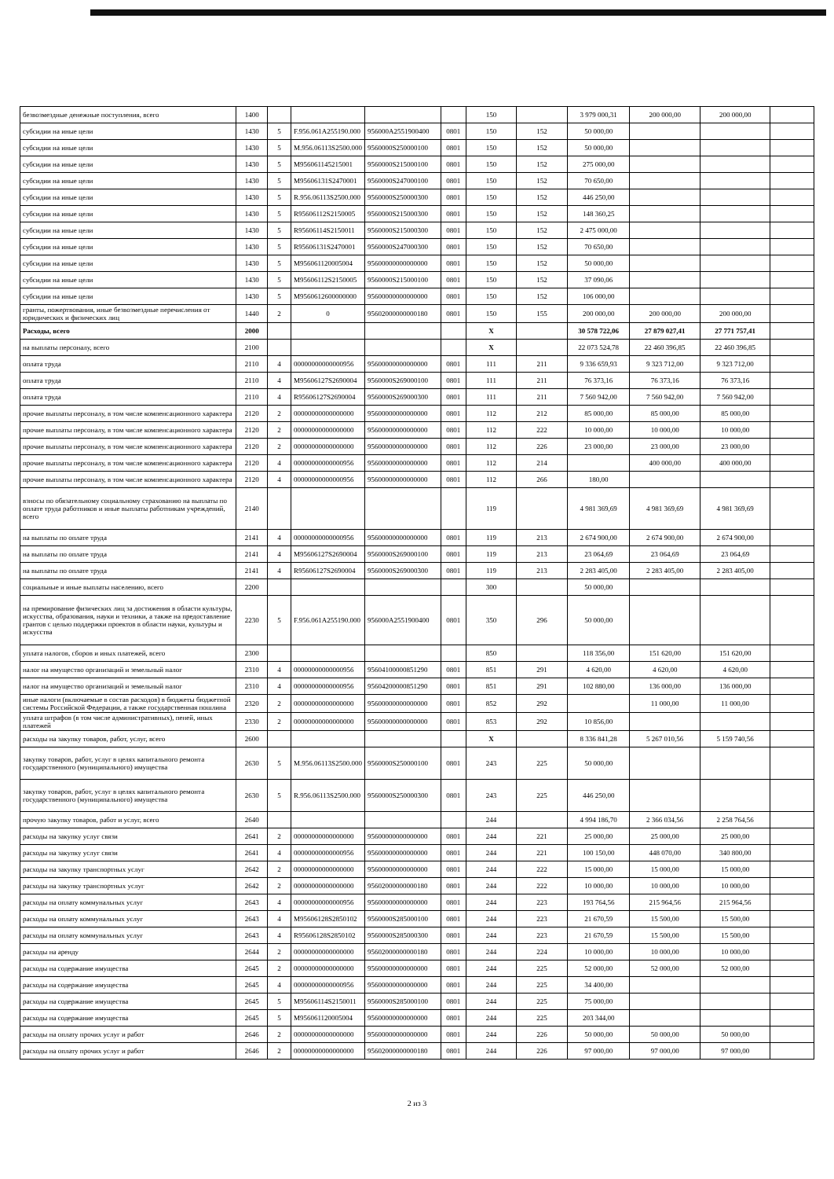| безвозмездные денежные поступления, всего | 1400 | | | | | 150 | | 3 979 000,31 | 200 000,00 | 200 000,00 | |
| субсидии на иные цели | 1430 | 5 | F.956.061A255190.000 | 956000A2551900400 | 0801 | 150 | 152 | 50 000,00 | | | |
| субсидии на иные цели | 1430 | 5 | M.956.06113S2500.000 | 9560000S250000100 | 0801 | 150 | 152 | 50 000,00 | | | |
| субсидии на иные цели | 1430 | 5 | M956061145215001 | 9560000S215000100 | 0801 | 150 | 152 | 275 000,00 | | | |
| субсидии на иные цели | 1430 | 5 | M95606131S2470001 | 9560000S247000100 | 0801 | 150 | 152 | 70 650,00 | | | |
| субсидии на иные цели | 1430 | 5 | R.956.06113S2500.000 | 9560000S250000300 | 0801 | 150 | 152 | 446 250,00 | | | |
| субсидии на иные цели | 1430 | 5 | R95606112S2150005 | 9560000S215000300 | 0801 | 150 | 152 | 148 360,25 | | | |
| субсидии на иные цели | 1430 | 5 | R95606114S2150011 | 9560000S215000300 | 0801 | 150 | 152 | 2 475 000,00 | | | |
| субсидии на иные цели | 1430 | 5 | R95606131S2470001 | 9560000S247000300 | 0801 | 150 | 152 | 70 650,00 | | | |
| субсидии на иные цели | 1430 | 5 | M956061120005004 | 95600000000000000 | 0801 | 150 | 152 | 50 000,00 | | | |
| субсидии на иные цели | 1430 | 5 | M95606112S2150005 | 9560000S215000100 | 0801 | 150 | 152 | 37 090,06 | | | |
| субсидии на иные цели | 1430 | 5 | M9560612600000000 | 95600000000000000 | 0801 | 150 | 152 | 106 000,00 | | | |
| гранты, пожертвования, иные безвозмездные перечисления от юридических и физических лиц | 1440 | 2 | 0 | 95602000000000180 | 0801 | 150 | 155 | 200 000,00 | 200 000,00 | 200 000,00 | |
| Расходы, всего | 2000 | | | | | X | | 30 578 722,06 | 27 879 027,41 | 27 771 757,41 | |
| на выплаты персоналу, всего | 2100 | | | | | X | | 22 073 524,78 | 22 460 396,85 | 22 460 396,85 | |
| оплата труда | 2110 | 4 | 00000000000000956 | 95600000000000000 | 0801 | 111 | 211 | 9 336 659,93 | 9 323 712,00 | 9 323 712,00 | |
| оплата труда | 2110 | 4 | M95606127S2690004 | 9560000S269000100 | 0801 | 111 | 211 | 76 373,16 | 76 373,16 | 76 373,16 | |
| оплата труда | 2110 | 4 | R95606127S2690004 | 9560000S269000300 | 0801 | 111 | 211 | 7 560 942,00 | 7 560 942,00 | 7 560 942,00 | |
| прочие выплаты персоналу, в том числе компенсационного характера | 2120 | 2 | 00000000000000000 | 95600000000000000 | 0801 | 112 | 212 | 85 000,00 | 85 000,00 | 85 000,00 | |
| прочие выплаты персоналу, в том числе компенсационного характера | 2120 | 2 | 00000000000000000 | 95600000000000000 | 0801 | 112 | 222 | 10 000,00 | 10 000,00 | 10 000,00 | |
| прочие выплаты персоналу, в том числе компенсационного характера | 2120 | 2 | 00000000000000000 | 95600000000000000 | 0801 | 112 | 226 | 23 000,00 | 23 000,00 | 23 000,00 | |
| прочие выплаты персоналу, в том числе компенсационного характера | 2120 | 4 | 00000000000000956 | 95600000000000000 | 0801 | 112 | 214 | | 400 000,00 | 400 000,00 | |
| прочие выплаты персоналу, в том числе компенсационного характера | 2120 | 4 | 00000000000000956 | 95600000000000000 | 0801 | 112 | 266 | 180,00 | | | |
| взносы по обязательному социальному страхованию на выплаты по оплате труда работников и иные выплаты работникам учреждений, всего | 2140 | | | | | 119 | | 4 981 369,69 | 4 981 369,69 | 4 981 369,69 | |
| на выплаты по оплате труда | 2141 | 4 | 00000000000000956 | 95600000000000000 | 0801 | 119 | 213 | 2 674 900,00 | 2 674 900,00 | 2 674 900,00 | |
| на выплаты по оплате труда | 2141 | 4 | M95606127S2690004 | 9560000S269000100 | 0801 | 119 | 213 | 23 064,69 | 23 064,69 | 23 064,69 | |
| на выплаты по оплате труда | 2141 | 4 | R95606127S2690004 | 9560000S269000300 | 0801 | 119 | 213 | 2 283 405,00 | 2 283 405,00 | 2 283 405,00 | |
| социальные и иные выплаты населению, всего | 2200 | | | | | 300 | | 50 000,00 | | | |
| на премирование физических лиц за достижения в области культуры, искусства, образования, науки и техники, а также на предоставление грантов с целью поддержки проектов в области науки, культуры и искусства | 2230 | 5 | F.956.061A255190.000 | 956000A2551900400 | 0801 | 350 | 296 | 50 000,00 | | | |
| уплата налогов, сборов и иных платежей, всего | 2300 | | | | | 850 | | 118 356,00 | 151 620,00 | 151 620,00 | |
| налог на имущество организаций и земельный налог | 2310 | 4 | 00000000000000956 | 95604100000851290 | 0801 | 851 | 291 | 4 620,00 | 4 620,00 | 4 620,00 | |
| налог на имущество организаций и земельный налог | 2310 | 4 | 00000000000000956 | 95604200000851290 | 0801 | 851 | 291 | 102 880,00 | 136 000,00 | 136 000,00 | |
| иные налоги (включаемые в состав расходов) в бюджеты бюджетной системы Российской Федерации, а также государственная пошлина | 2320 | 2 | 00000000000000000 | 95600000000000000 | 0801 | 852 | 292 | | 11 000,00 | 11 000,00 | |
| уплата штрафов (в том числе административных), пеней, иных платежей | 2330 | 2 | 00000000000000000 | 95600000000000000 | 0801 | 853 | 292 | 10 856,00 | | | |
| расходы на закупку товаров, работ, услуг, всего | 2600 | | | | | X | | 8 336 841,28 | 5 267 010,56 | 5 159 740,56 | |
| закупку товаров, работ, услуг в целях капитального ремонта государственного (муниципального) имущества | 2630 | 5 | M.956.06113S2500.000 | 9560000S250000100 | 0801 | 243 | 225 | 50 000,00 | | | |
| закупку товаров, работ, услуг в целях капитального ремонта государственного (муниципального) имущества | 2630 | 5 | R.956.06113S2500.000 | 9560000S250000300 | 0801 | 243 | 225 | 446 250,00 | | | |
| прочую закупку товаров, работ и услуг, всего | 2640 | | | | | 244 | | 4 994 186,70 | 2 366 034,56 | 2 258 764,56 | |
| расходы на закупку услуг связи | 2641 | 2 | 00000000000000000 | 95600000000000000 | 0801 | 244 | 221 | 25 000,00 | 25 000,00 | 25 000,00 | |
| расходы на закупку услуг связи | 2641 | 4 | 00000000000000956 | 95600000000000000 | 0801 | 244 | 221 | 100 150,00 | 448 070,00 | 340 800,00 | |
| расходы на закупку транспортных услуг | 2642 | 2 | 00000000000000000 | 95600000000000000 | 0801 | 244 | 222 | 15 000,00 | 15 000,00 | 15 000,00 | |
| расходы на закупку транспортных услуг | 2642 | 2 | 00000000000000000 | 95602000000000180 | 0801 | 244 | 222 | 10 000,00 | 10 000,00 | 10 000,00 | |
| расходы на оплату коммунальных услуг | 2643 | 4 | 00000000000000956 | 95600000000000000 | 0801 | 244 | 223 | 193 764,56 | 215 964,56 | 215 964,56 | |
| расходы на оплату коммунальных услуг | 2643 | 4 | M95606128S2850102 | 9560000S285000100 | 0801 | 244 | 223 | 21 670,59 | 15 500,00 | 15 500,00 | |
| расходы на оплату коммунальных услуг | 2643 | 4 | R95606128S2850102 | 9560000S285000300 | 0801 | 244 | 223 | 21 670,59 | 15 500,00 | 15 500,00 | |
| расходы на аренду | 2644 | 2 | 00000000000000000 | 95602000000000180 | 0801 | 244 | 224 | 10 000,00 | 10 000,00 | 10 000,00 | |
| расходы на содержание имущества | 2645 | 2 | 00000000000000000 | 95600000000000000 | 0801 | 244 | 225 | 52 000,00 | 52 000,00 | 52 000,00 | |
| расходы на содержание имущества | 2645 | 4 | 00000000000000956 | 95600000000000000 | 0801 | 244 | 225 | 34 400,00 | | | |
| расходы на содержание имущества | 2645 | 5 | M95606114S2150011 | 9560000S285000100 | 0801 | 244 | 225 | 75 000,00 | | | |
| расходы на содержание имущества | 2645 | 5 | M956061120005004 | 95600000000000000 | 0801 | 244 | 225 | 203 344,00 | | | |
| расходы на оплату прочих услуг и работ | 2646 | 2 | 00000000000000000 | 95600000000000000 | 0801 | 244 | 226 | 50 000,00 | 50 000,00 | 50 000,00 | |
| расходы на оплату прочих услуг и работ | 2646 | 2 | 00000000000000000 | 95602000000000180 | 0801 | 244 | 226 | 97 000,00 | 97 000,00 | 97 000,00 | |
2 из 3